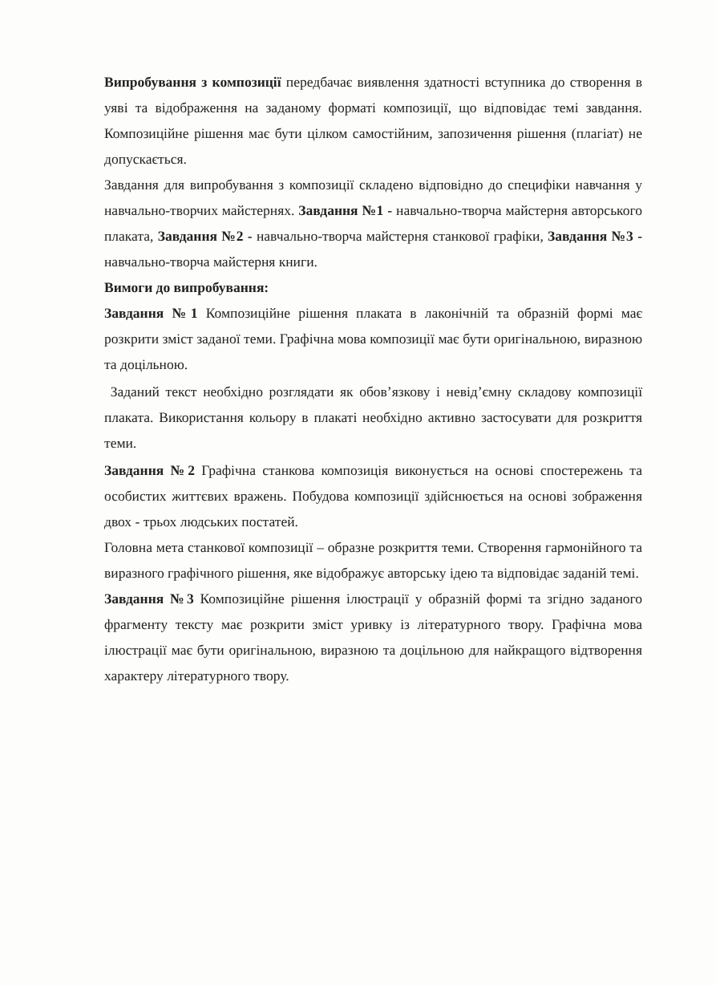Випробування з композиції передбачає виявлення здатності вступника до створення в уяві та відображення на заданому форматі композиції, що відповідає темі завдання. Композиційне рішення має бути цілком самостійним, запозичення рішення (плагіат) не допускається.
Завдання для випробування з композиції складено відповідно до специфіки навчання у навчально-творчих майстернях. Завдання №1 - навчально-творча майстерня авторського плаката, Завдання №2 - навчально-творча майстерня станкової графіки, Завдання №3 - навчально-творча майстерня книги.
Вимоги до випробування:
Завдання №1 Композиційне рішення плаката в лаконічній та образній формі має розкрити зміст заданої теми. Графічна мова композиції має бути оригінальною, виразною та доцільною.
Заданий текст необхідно розглядати як обов’язкову і невід’ємну складову композиції плаката. Використання кольору в плакаті необхідно активно застосувати для розкриття теми.
Завдання №2 Графічна станкова композиція виконується на основі спостережень та особистих життєвих вражень. Побудова композиції здійснюється на основі зображення двох - трьох людських постатей.
Головна мета станкової композиції – образне розкриття теми. Створення гармонійного та виразного графічного рішення, яке відображує авторську ідею та відповідає заданій темі.
Завдання №3 Композиційне рішення ілюстрації у образній формі та згідно заданого фрагменту тексту має розкрити зміст уривку із літературного твору. Графічна мова ілюстрації має бути оригінальною, виразною та доцільною для найкращого відтворення характеру літературного твору.